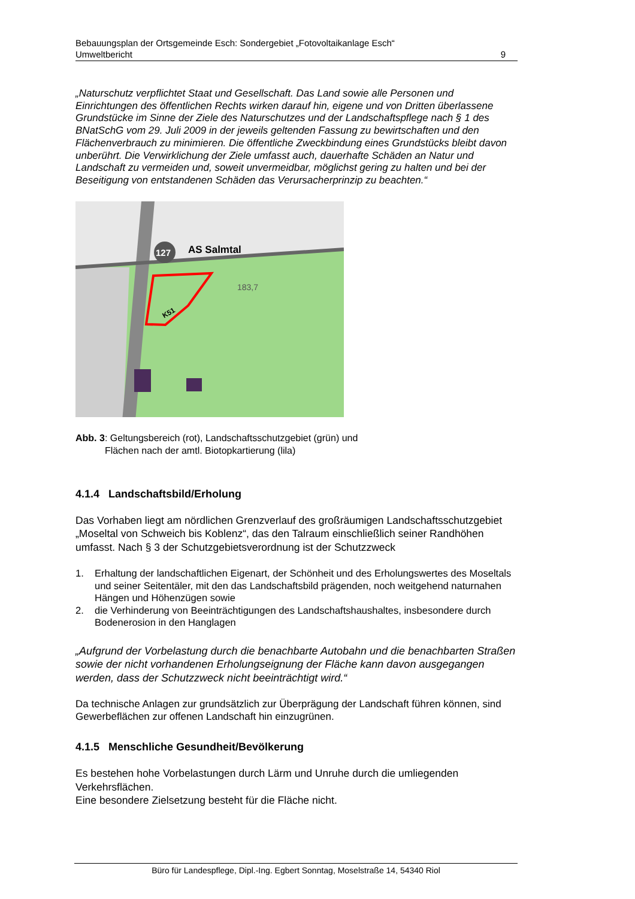Bebauungsplan der Ortsgemeinde Esch: Sondergebiet „Fotovoltaikanlage Esch“
Umweltbericht 9
„Naturschutz verpflichtet Staat und Gesellschaft. Das Land sowie alle Personen und Einrichtungen des öffentlichen Rechts wirken darauf hin, eigene und von Dritten überlassene Grundstücke im Sinne der Ziele des Naturschutzes und der Landschaftspflege nach § 1 des BNatSchG vom 29. Juli 2009 in der jeweils geltenden Fassung zu bewirtschaften und den Flächenverbrauch zu minimieren. Die öffentliche Zweckbindung eines Grundstücks bleibt davon unberührt. Die Verwirklichung der Ziele umfasst auch, dauerhafte Schäden an Natur und Landschaft zu vermeiden und, soweit unvermeidbar, möglichst gering zu halten und bei der Beseitigung von entstandenen Schäden das Verursacherprinzip zu beachten.“
127
AS Salmtal
183,7
K51
Abb. 3: Geltungsbereich (rot), Landschaftsschutzgebiet (grün) und
Flächen nach der amtl. Biotopkartierung (lila)
4.1.4 Landschaftsbild/Erholung
Das Vorhaben liegt am nördlichen Grenzverlauf des großräumigen Landschaftsschutzgebiet „Moseltal von Schweich bis Koblenz“, das den Talraum einschließlich seiner Randhöhen umfasst. Nach § 3 der Schutzgebietsverordnung ist der Schutzzweck
1. Erhaltung der landschaftlichen Eigenart, der Schönheit und des Erholungswertes des Moseltals und seiner Seitentäler, mit den das Landschaftsbild prägenden, noch weitgehend naturnahen Hängen und Höhenzügen sowie
2. die Verhinderung von Beeinträchtigungen des Landschaftshaushaltes, insbesondere durch Bodenerosion in den Hanglagen
„Aufgrund der Vorbelastung durch die benachbarte Autobahn und die benachbarten Straßen sowie der nicht vorhandenen Erholungseignung der Fläche kann davon ausgegangen werden, dass der Schutzzweck nicht beeinträchtigt wird.“
Da technische Anlagen zur grundsätzlich zur Überprägung der Landschaft führen können, sind Gewerbeflächen zur offenen Landschaft hin einzugrünen.
4.1.5 Menschliche Gesundheit/Bevölkerung
Es bestehen hohe Vorbelastungen durch Lärm und Unruhe durch die umliegenden Verkehrsflächen.
Eine besondere Zielsetzung besteht für die Fläche nicht.
Büro für Landespflege, Dipl.-Ing. Egbert Sonntag, Moselstraße 14, 54340 Riol